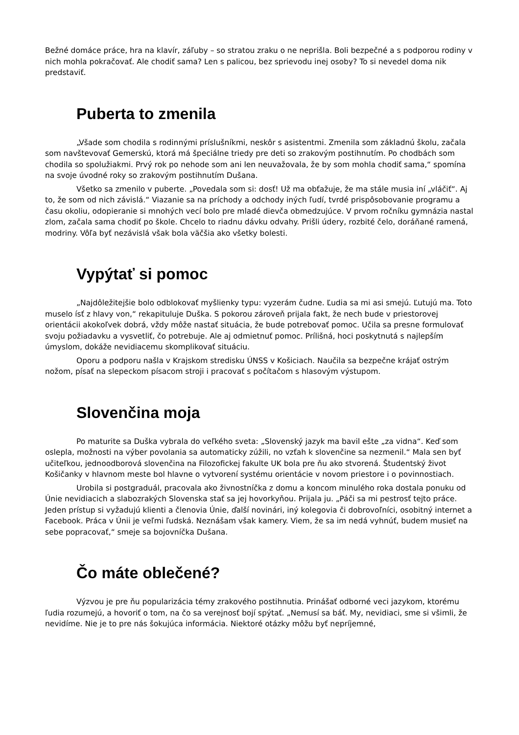Bežné domáce práce, hra na klavír, záľuby – so stratou zraku o ne neprišla. Boli bezpečné a s podporou rodiny v nich mohla pokračovať. Ale chodiť sama? Len s palicou, bez sprievodu inej osoby? To si nevedel doma nik predstaviť.
Puberta to zmenila
„Všade som chodila s rodinnými príslušníkmi, neskôr s asistentmi. Zmenila som základnú školu, začala som navštevovať Gemerskú, ktorá má špeciálne triedy pre deti so zrakovým postihnutím. Po chodbách som chodila so spolužiakmi. Prvý rok po nehode som ani len neuvažovala, že by som mohla chodiť sama,“ spomína na svoje úvodné roky so zrakovým postihnutím Dušana.
Všetko sa zmenilo v puberte. „Povedala som si: dosť! Už ma obťažuje, že ma stále musia iní „vláčiť“. Aj to, že som od nich závislá.“ Viazanie sa na príchody a odchody iných ľudí, tvrdé prispôsobovanie programu a času okoliu, odopieranie si mnohých vecí bolo pre mladé dievča obmedzujúce. V prvom ročníku gymnázia nastal zlom, začala sama chodiť po škole. Chcelo to riadnu dávku odvahy. Prišli údery, rozbité čelo, doráňané ramená, modriny. Vôľa byť nezávislá však bola väčšia ako všetky bolesti.
Vypýtať si pomoc
„Najdôležitejšie bolo odblokovať myšlienky typu: vyzerám čudne. Ľudia sa mi asi smejú. Ľutujú ma. Toto muselo ísť z hlavy von,“ rekapituluje Duška. S pokorou zároveň prijala fakt, že nech bude v priestorovej orientácii akokoľvek dobrá, vždy môže nastať situácia, že bude potrebovať pomoc. Učila sa presne formulovať svoju požiadavku a vysvetliť, čo potrebuje. Ale aj odmietnuť pomoc. Prílišná, hoci poskytnutá s najlepším úmyslom, dokáže nevidiacemu skomplikovať situáciu.
Oporu a podporu našla v Krajskom stredisku ÚNSS v Košiciach. Naučila sa bezpečne krájať ostrým nožom, písať na slepeckom písacom stroji i pracovať s počítačom s hlasovým výstupom.
Slovenčina moja
Po maturite sa Duška vybrala do veľkého sveta: „Slovenský jazyk ma bavil ešte „za vidna“. Keď som oslepla, možnosti na výber povolania sa automaticky zúžili, no vzťah k slovenčine sa nezmenil.“ Mala sen byť učiteľkou, jednoodborová slovenčina na Filozofickej fakulte UK bola pre ňu ako stvorená. Študentský život Košičanky v hlavnom meste bol hlavne o vytvorení systému orientácie v novom priestore i o povinnostiach.
Urobila si postgraduál, pracovala ako živnostníčka z domu a koncom minulého roka dostala ponuku od Únie nevidiacich a slabozrakých Slovenska stať sa jej hovorkyňou. Prijala ju. „Páči sa mi pestrosť tejto práce. Jeden prístup si vyžadujú klienti a členovia Únie, ďalší novinári, iný kolegovia či dobrovoľníci, osobitný internet a Facebook. Práca v Únii je veľmi ľudská. Neznášam však kamery. Viem, že sa im nedá vyhnúť, budem musieť na sebe popracovať,“ smeje sa bojovníčka Dušana.
Čo máte oblečené?
Výzvou je pre ňu popularizácia témy zrakového postihnutia. Prinášať odborné veci jazykom, ktorému ľudia rozumejú, a hovoriť o tom, na čo sa verejnosť bojí spýtať. „Nemusí sa báť. My, nevidiaci, sme si všimli, že nevidíme. Nie je to pre nás šokujúca informácia. Niektoré otázky môžu byť nepríjemné,